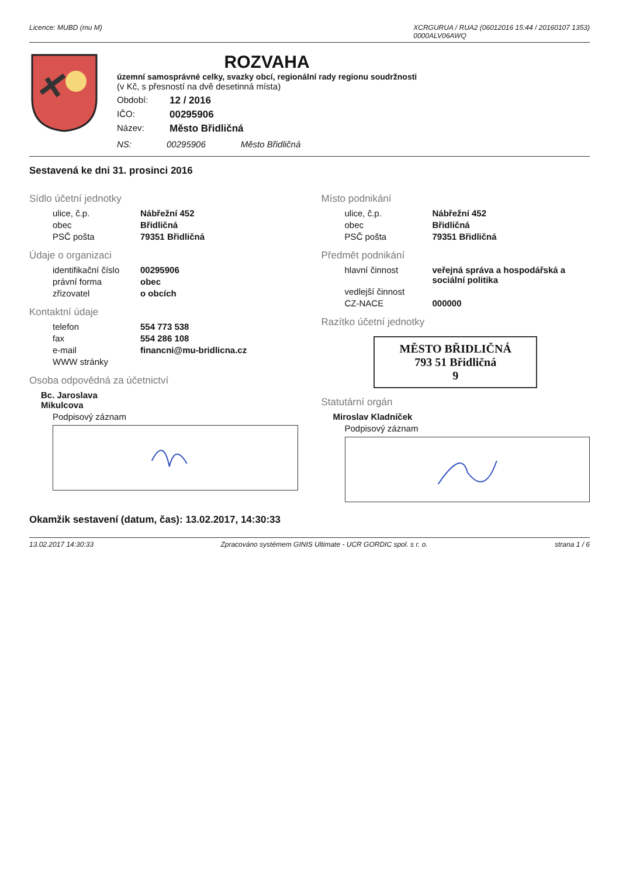Licence: MUBD (mu M) XCRGURUA / RUA2 (06012016 15:44 / 20160107 1353)
0000ALV06AWQ
ROZVAHA
územní samosprávné celky, svazky obcí, regionální rady regionu soudržnosti
(v Kč, s přesností na dvě desetinná místa)
Období: 12 / 2016 IČO: 00295906 Název: Město Břidličná
NS: 00295906 Město Břidličná
Sestavená ke dni 31. prosinci 2016
Sídlo účetní jednotky
ulice, č.p. Nábřežní 452
obec Břidličná
PSČ pošta 79351 Břidličná
Údaje o organizaci
identifikační číslo 00295906
právní forma obec
zřizovatel o obcích
Kontaktní údaje
telefon 554 773 538
fax 554 286 108
e-mail financni@mu-bridlicna.cz
WWW stránky
Osoba odpovědná za účetnictví
Bc. Jaroslava Mikulcova
Podpisový záznam
Místo podnikání
ulice, č.p. Nábřežní 452
obec Břidličná
PSČ pošta 79351 Břidličná
Předmět podnikání
hlavní činnost veřejná správa a hospodářská a sociální politika
vedlejší činnost
CZ-NACE 000000
Razítko účetní jednotky
MĚSTO BŘIDLIČNÁ
793 51 Břidličná
9
Statutární orgán
Miroslav Kladníček
Podpisový záznam
Okamžik sestavení (datum, čas): 13.02.2017, 14:30:33
13.02.2017 14:30:33 Zpracováno systémem GINIS Ultimate - UCR GORDIC spol. s r. o. strana 1 / 6